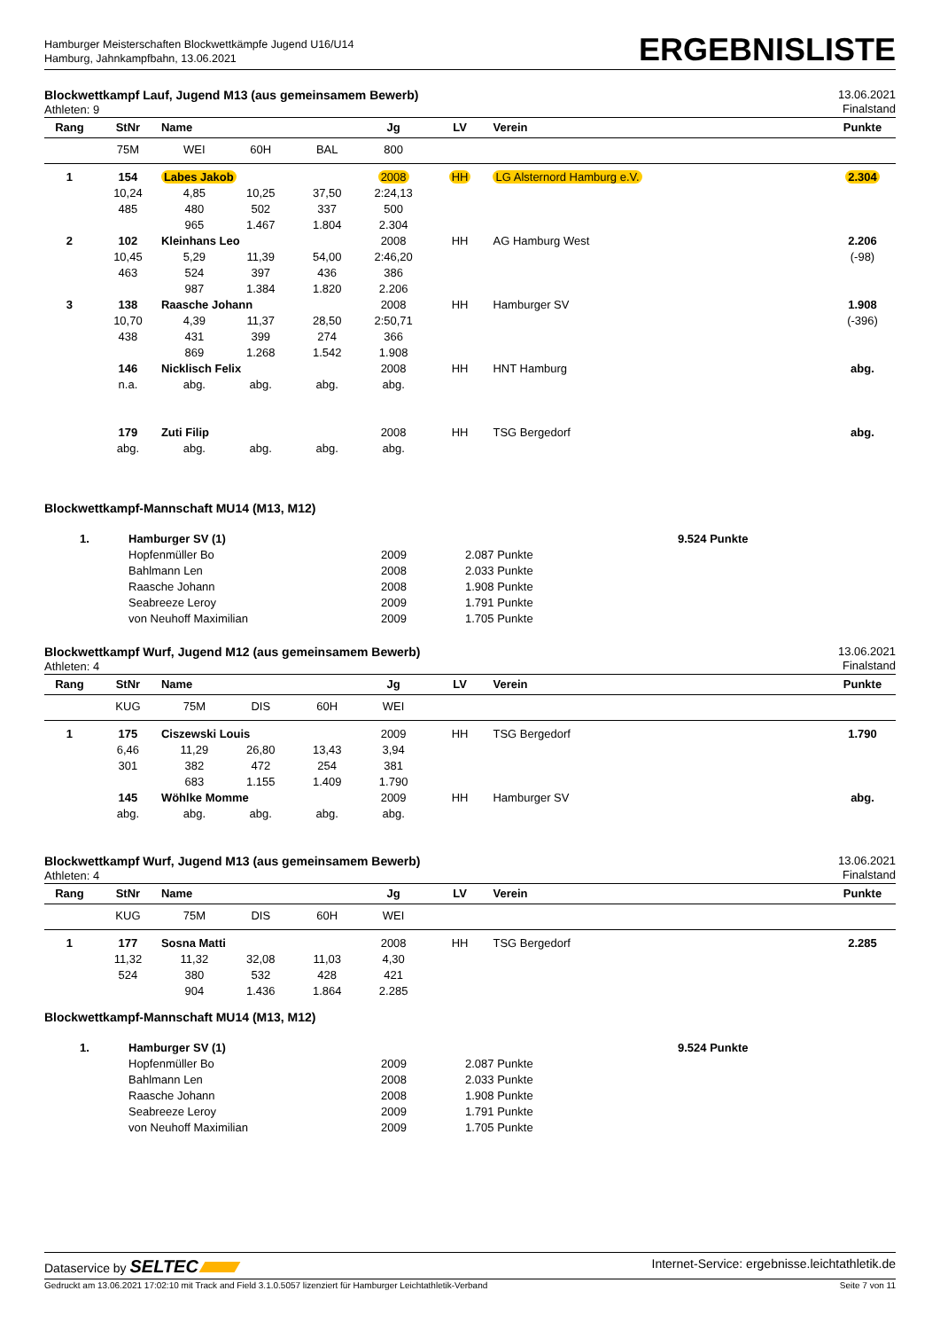Hamburger Meisterschaften Blockwettkämpfe Jugend U16/U14
Hamburg, Jahnkampfbahn, 13.06.2021
ERGEBNISLISTE
Blockwettkampf Lauf, Jugend M13 (aus gemeinsamem Bewerb)
Athleten: 9
13.06.2021
Finalstand
| Rang | StNr | Name | | | Jg | LV | Verein | Punkte |
| --- | --- | --- | --- | --- | --- | --- | --- | --- |
| | 75M | WEI | 60H | BAL | 800 | | | |
| 1 | 154 | Labes Jakob | | | 2008 | HH | LG Alsternord Hamburg e.V. | 2.304 |
| | 10,24 | 4,85 | 10,25 | 37,50 | 2:24,13 | | | |
| | 485 | 480 | 502 | 337 | 500 | | | |
| | | 965 | 1.467 | 1.804 | 2.304 | | | |
| 2 | 102 | Kleinhans Leo | | | 2008 | HH | AG Hamburg West | 2.206 |
| | 10,45 | 5,29 | 11,39 | 54,00 | 2:46,20 | | | (-98) |
| | 463 | 524 | 397 | 436 | 386 | | | |
| | | 987 | 1.384 | 1.820 | 2.206 | | | |
| 3 | 138 | Raasche Johann | | | 2008 | HH | Hamburger SV | 1.908 |
| | 10,70 | 4,39 | 11,37 | 28,50 | 2:50,71 | | | (-396) |
| | 438 | 431 | 399 | 274 | 366 | | | |
| | | 869 | 1.268 | 1.542 | 1.908 | | | |
| | 146 | Nicklisch Felix | | | 2008 | HH | HNT Hamburg | abg. |
| | n.a. | abg. | abg. | abg. | abg. | | | |
| | 179 | Zuti Filip | | | 2008 | HH | TSG Bergedorf | abg. |
| | abg. | abg. | abg. | abg. | abg. | | | |
Blockwettkampf-Mannschaft MU14 (M13, M12)
| 1. | Hamburger SV (1) | | | 9.524 Punkte |
| | Hopfenmüller Bo | 2009 | 2.087 Punkte | |
| | Bahlmann Len | 2008 | 2.033 Punkte | |
| | Raasche Johann | 2008 | 1.908 Punkte | |
| | Seabreeze Leroy | 2009 | 1.791 Punkte | |
| | von Neuhoff Maximilian | 2009 | 1.705 Punkte | |
Blockwettkampf Wurf, Jugend M12 (aus gemeinsamem Bewerb)
Athleten: 4
13.06.2021
Finalstand
| Rang | StNr | Name | | | Jg | LV | Verein | Punkte |
| --- | --- | --- | --- | --- | --- | --- | --- | --- |
| | KUG | 75M | DIS | 60H | WEI | | | |
| 1 | 175 | Ciszewski Louis | | | 2009 | HH | TSG Bergedorf | 1.790 |
| | 6,46 | 11,29 | 26,80 | 13,43 | 3,94 | | | |
| | 301 | 382 | 472 | 254 | 381 | | | |
| | | 683 | 1.155 | 1.409 | 1.790 | | | |
| | 145 | Wöhlke Momme | | | 2009 | HH | Hamburger SV | abg. |
| | abg. | abg. | abg. | abg. | abg. | | | |
Blockwettkampf Wurf, Jugend M13 (aus gemeinsamem Bewerb)
Athleten: 4
13.06.2021
Finalstand
| Rang | StNr | Name | | | Jg | LV | Verein | Punkte |
| --- | --- | --- | --- | --- | --- | --- | --- | --- |
| | KUG | 75M | DIS | 60H | WEI | | | |
| 1 | 177 | Sosna Matti | | | 2008 | HH | TSG Bergedorf | 2.285 |
| | 11,32 | 11,32 | 32,08 | 11,03 | 4,30 | | | |
| | 524 | 380 | 532 | 428 | 421 | | | |
| | | 904 | 1.436 | 1.864 | 2.285 | | | |
Blockwettkampf-Mannschaft MU14 (M13, M12)
| 1. | Hamburger SV (1) | | | 9.524 Punkte |
| | Hopfenmüller Bo | 2009 | 2.087 Punkte | |
| | Bahlmann Len | 2008 | 2.033 Punkte | |
| | Raasche Johann | 2008 | 1.908 Punkte | |
| | Seabreeze Leroy | 2009 | 1.791 Punkte | |
| | von Neuhoff Maximilian | 2009 | 1.705 Punkte | |
Dataservice by SELTEC
Internet-Service: ergebnisse.leichtathletik.de
Gedruckt am 13.06.2021 17:02:10 mit Track and Field 3.1.0.5057 lizenziert für Hamburger Leichtathletik-Verband
Seite 7 von 11